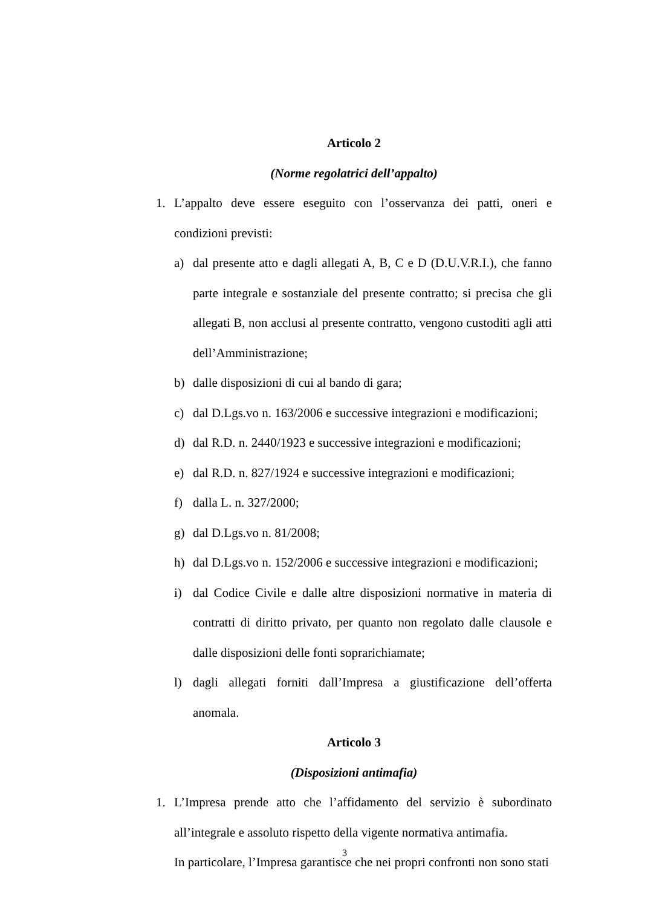Articolo 2
(Norme regolatrici dell’appalto)
1. L’appalto deve essere eseguito con l’osservanza dei patti, oneri e condizioni previsti:
a) dal presente atto e dagli allegati A, B, C e D (D.U.V.R.I.), che fanno parte integrale e sostanziale del presente contratto; si precisa che gli allegati B, non acclusi al presente contratto, vengono custoditi agli atti dell’Amministrazione;
b) dalle disposizioni di cui al bando di gara;
c) dal D.Lgs.vo n. 163/2006 e successive integrazioni e modificazioni;
d) dal R.D. n. 2440/1923 e successive integrazioni e modificazioni;
e) dal R.D. n. 827/1924 e successive integrazioni e modificazioni;
f) dalla L. n. 327/2000;
g) dal D.Lgs.vo n. 81/2008;
h) dal D.Lgs.vo n. 152/2006 e successive integrazioni e modificazioni;
i) dal Codice Civile e dalle altre disposizioni normative in materia di contratti di diritto privato, per quanto non regolato dalle clausole e dalle disposizioni delle fonti soprarichiamate;
l) dagli allegati forniti dall’Impresa a giustificazione dell’offerta anomala.
Articolo 3
(Disposizioni antimafia)
1. L’Impresa prende atto che l’affidamento del servizio è subordinato all’integrale e assoluto rispetto della vigente normativa antimafia.
In particolare, l’Impresa garantisce che nei propri confronti non sono stati
3